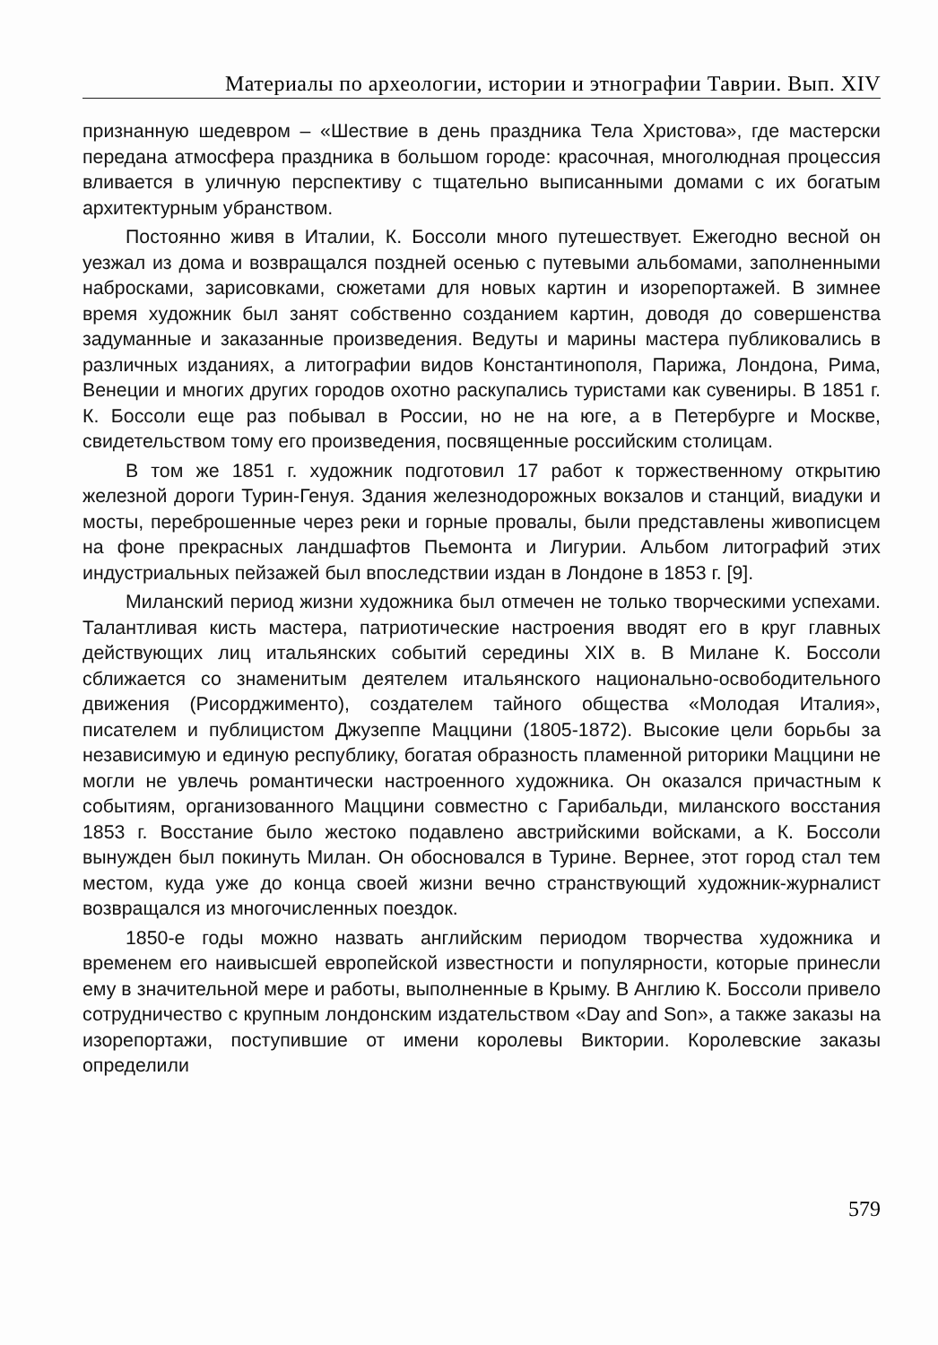Материалы по археологии, истории и этнографии Таврии. Вып. XIV
признанную шедевром – «Шествие в день праздника Тела Христова», где мастерски передана атмосфера праздника в большом городе: красочная, многолюдная процессия вливается в уличную перспективу с тщательно выписанными домами с их богатым архитектурным убранством.
Постоянно живя в Италии, К. Боссоли много путешествует. Ежегодно весной он уезжал из дома и возвращался поздней осенью с путевыми альбомами, заполненными набросками, зарисовками, сюжетами для новых картин и изорепортажей. В зимнее время художник был занят собственно созданием картин, доводя до совершенства задуманные и заказанные произведения. Ведуты и марины мастера публиковались в различных изданиях, а литографии видов Константинополя, Парижа, Лондона, Рима, Венеции и многих других городов охотно раскупались туристами как сувениры. В 1851 г. К. Боссоли еще раз побывал в России, но не на юге, а в Петербурге и Москве, свидетельством тому его произведения, посвященные российским столицам.
В том же 1851 г. художник подготовил 17 работ к торжественному открытию железной дороги Турин-Генуя. Здания железнодорожных вокзалов и станций, виадуки и мосты, переброшенные через реки и горные провалы, были представлены живописцем на фоне прекрасных ландшафтов Пьемонта и Лигурии. Альбом литографий этих индустриальных пейзажей был впоследствии издан в Лондоне в 1853 г. [9].
Миланский период жизни художника был отмечен не только творческими успехами. Талантливая кисть мастера, патриотические настроения вводят его в круг главных действующих лиц итальянских событий середины XIX в. В Милане К. Боссоли сближается со знаменитым деятелем итальянского национально-освободительного движения (Рисорджименто), создателем тайного общества «Молодая Италия», писателем и публицистом Джузеппе Маццини (1805-1872). Высокие цели борьбы за независимую и единую республику, богатая образность пламенной риторики Маццини не могли не увлечь романтически настроенного художника. Он оказался причастным к событиям, организованного Маццини совместно с Гарибальди, миланского восстания 1853 г. Восстание было жестоко подавлено австрийскими войсками, а К. Боссоли вынужден был покинуть Милан. Он обосновался в Турине. Вернее, этот город стал тем местом, куда уже до конца своей жизни вечно странствующий художник-журналист возвращался из многочисленных поездок.
1850-е годы можно назвать английским периодом творчества художника и временем его наивысшей европейской известности и популярности, которые принесли ему в значительной мере и работы, выполненные в Крыму. В Англию К. Боссоли привело сотрудничество с крупным лондонским издательством «Day and Son», а также заказы на изорепортажи, поступившие от имени королевы Виктории. Королевские заказы определили
579